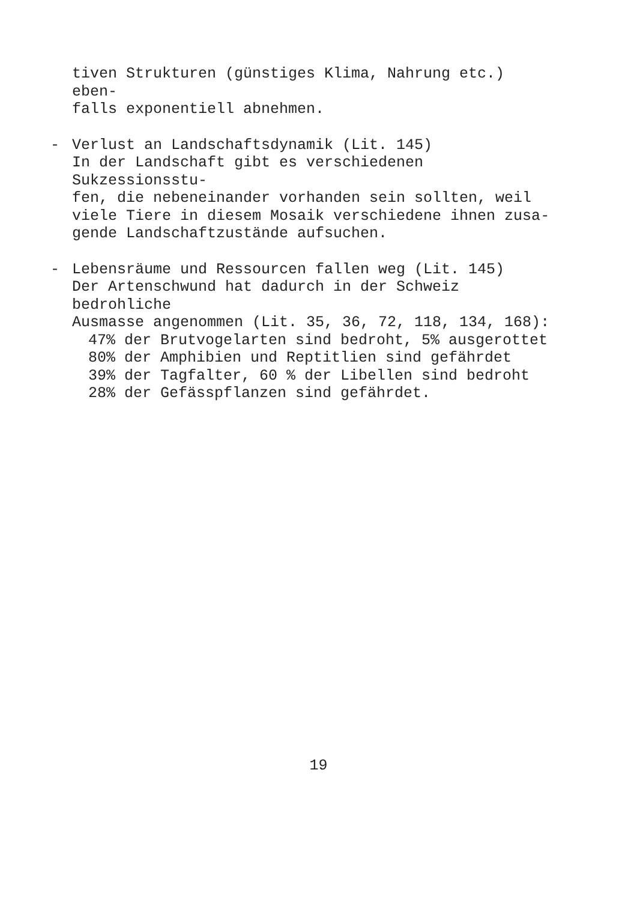tiven Strukturen (günstiges Klima, Nahrung etc.) eben-
falls exponentiell abnehmen.
- Verlust an Landschaftsdynamik (Lit. 145)
In der Landschaft gibt es verschiedenen Sukzessionsstu-
fen, die nebeneinander vorhanden sein sollten, weil
viele Tiere in diesem Mosaik verschiedene ihnen zusa-
gende Landschaftzustände aufsuchen.
- Lebensräume und Ressourcen fallen weg (Lit. 145)
Der Artenschwund hat dadurch in der Schweiz bedrohliche
Ausmasse angenommen (Lit. 35, 36, 72, 118, 134, 168):
47% der Brutvogelarten sind bedroht, 5% ausgerottet
80% der Amphibien und Reptitlien sind gefährdet
39% der Tagfalter, 60 % der Libellen sind bedroht
28% der Gefässpflanzen sind gefährdet.
19